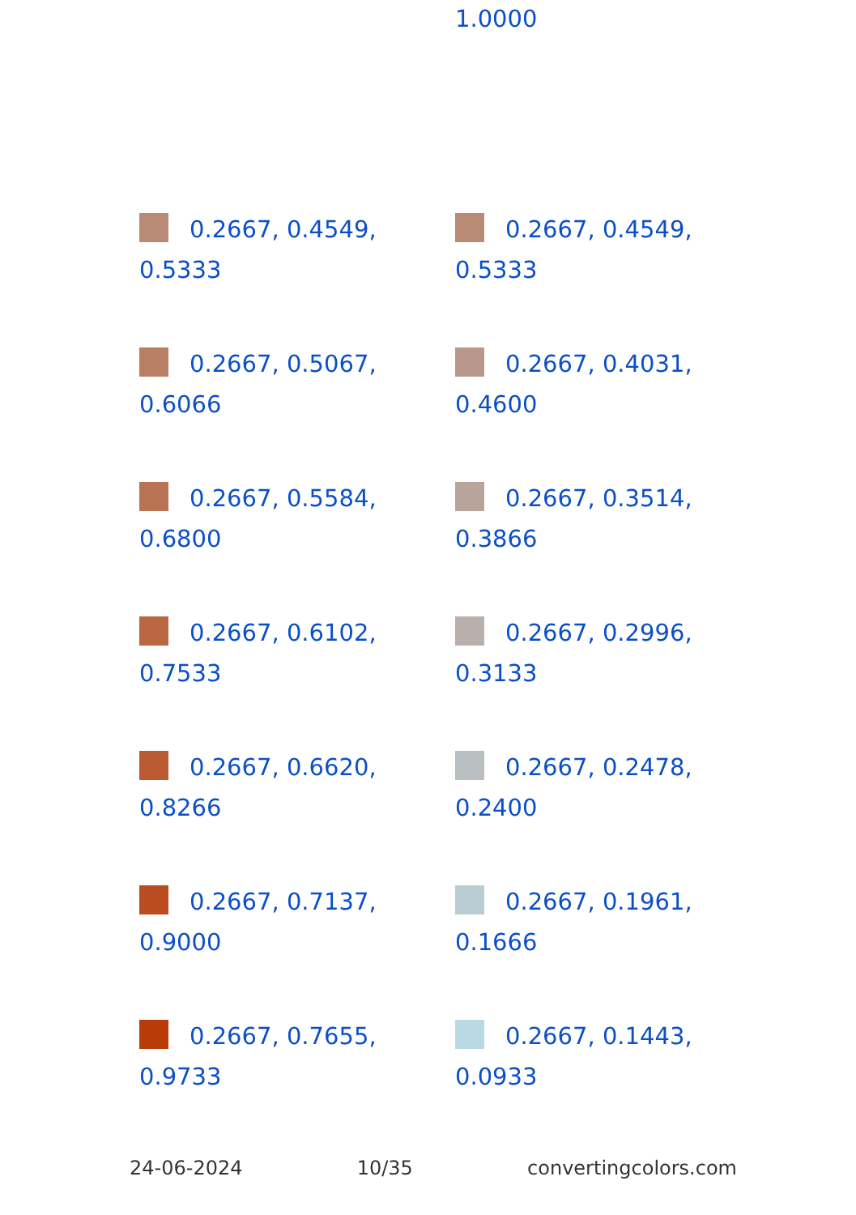1.0000
0.2667, 0.4549, 0.5333
0.2667, 0.4549, 0.5333
0.2667, 0.5067, 0.6066
0.2667, 0.4031, 0.4600
0.2667, 0.5584, 0.6800
0.2667, 0.3514, 0.3866
0.2667, 0.6102, 0.7533
0.2667, 0.2996, 0.3133
0.2667, 0.6620, 0.8266
0.2667, 0.2478, 0.2400
0.2667, 0.7137, 0.9000
0.2667, 0.1961, 0.1666
0.2667, 0.7655, 0.9733
0.2667, 0.1443, 0.0933
24-06-2024 10/35 convertingcolors.com